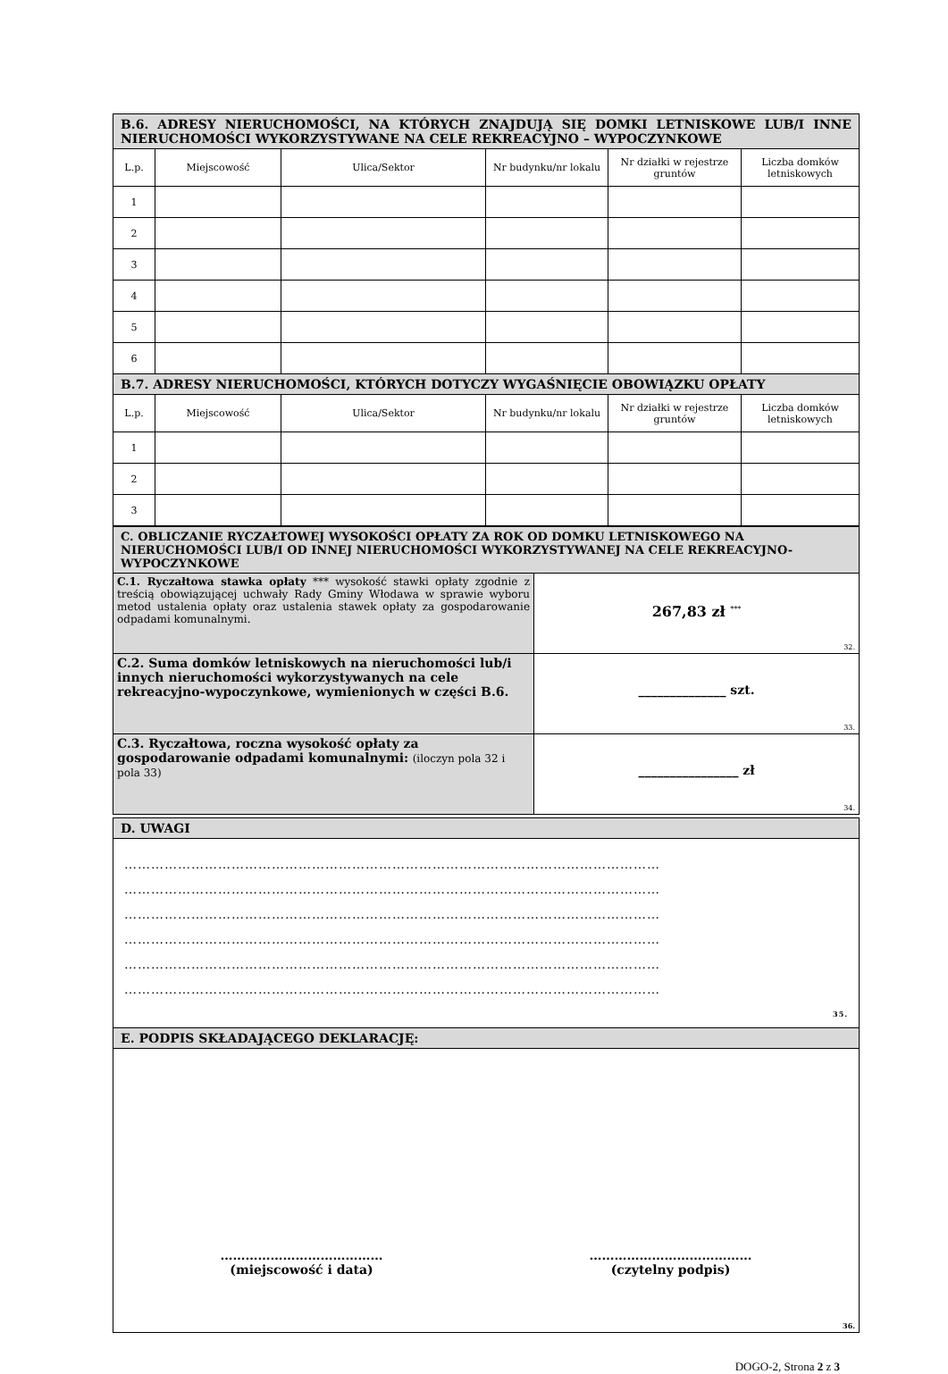| B.6. ADRESY NIERUCHOMOŚCI, NA KTÓRYCH ZNAJDUJĄ SIĘ DOMKI LETNISKOWE LUB/I INNE NIERUCHOMOŚCI WYKORZYSTYWANE NA CELE REKREACYJNO – WYPOCZYNKOWE | | | | | |
| --- | --- | --- | --- | --- | --- |
| L.p. | Miejscowość | Ulica/Sektor | Nr budynku/nr lokalu | Nr działki w rejestrze gruntów | Liczba domków letniskowych |
| 1 | | | | | |
| 2 | | | | | |
| 3 | | | | | |
| 4 | | | | | |
| 5 | | | | | |
| 6 | | | | | |
| B.7. ADRESY NIERUCHOMOŚCI, KTÓRYCH DOTYCZY WYGAŚNIĘCIE OBOWIĄZKU OPŁATY | | | | | |
| L.p. | Miejscowość | Ulica/Sektor | Nr budynku/nr lokalu | Nr działki w rejestrze gruntów | Liczba domków letniskowych |
| 1 | | | | | |
| 2 | | | | | |
| 3 | | | | | |
| C. OBLICZANIE RYCZAŁTOWEJ WYSOKOŚCI OPŁATY ZA ROK OD DOMKU LETNISKOWEGO NA NIERUCHOMOŚCI LUB/I OD INNEJ NIERUCHOMOŚCI WYKORZYSTYWANEJ NA CELE REKREACYJNO-WYPOCZYNKOWE | |
| --- | --- |
| C.1. Ryczałtowa stawka opłaty *** wysokość stawki opłaty zgodnie z treścią obowiązującej uchwały Rady Gminy Włodawa w sprawie wyboru metod ustalenia opłaty oraz ustalenia stawek opłaty za gospodarowanie odpadami komunalnymi. | 267,83 zł <sup>***</sup> 32. |
| C.2. Suma domków letniskowych na nieruchomości lub/i innych nieruchomości wykorzystywanych na cele rekreacyjno-wypoczynkowe, wymienionych w części B.6. | ______________ szt. 33. |
| C.3. Ryczałtowa, roczna wysokość opłaty za gospodarowanie odpadami komunalnymi: (iloczyn pola 32 i pola 33) | ________________ zł 34. |
| D. UWAGI |
| --- |
| ………………………………………………………………………………………………………… ………………………………………………………………………………………………………… ………………………………………………………………………………………………………… ………………………………………………………………………………………………………… ………………………………………………………………………………………………………… ………………………………………………………………………………………………………… 35. |
| E. PODPIS SKŁADAJĄCEGO DEKLARACJĘ: |
| ………………………………… (miejscowość i data) ………………………………… (czytelny podpis) 36. |
DOGO-2, Strona 2 z 3